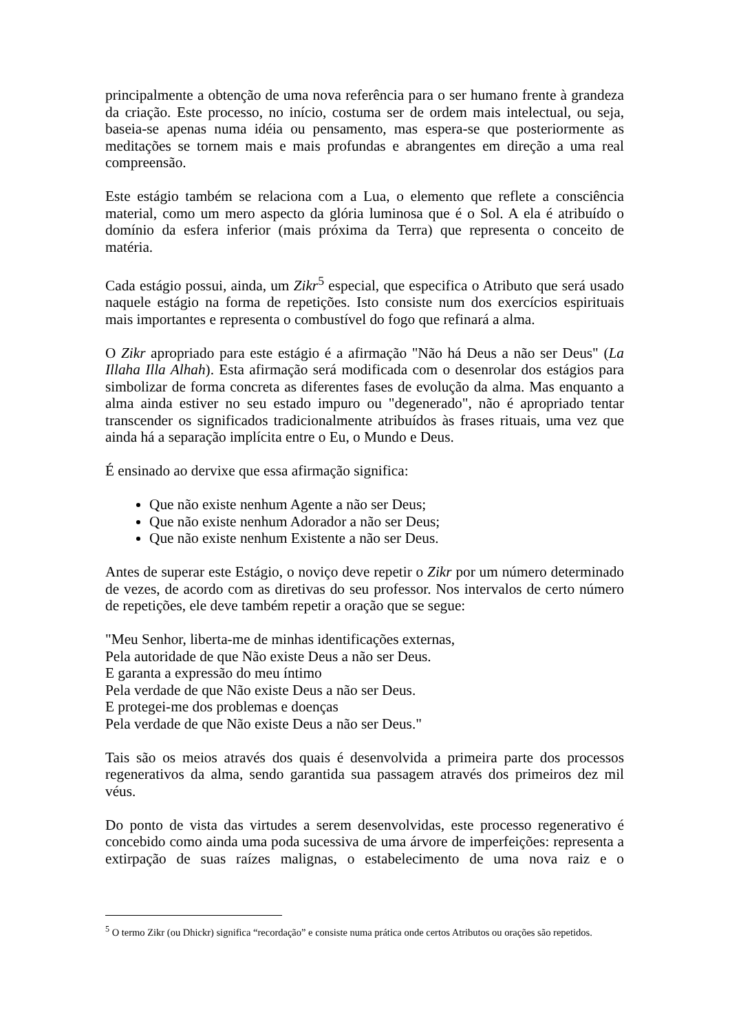principalmente a obtenção de uma nova referência para o ser humano frente à grandeza da criação. Este processo, no início, costuma ser de ordem mais intelectual, ou seja, baseia-se apenas numa idéia ou pensamento, mas espera-se que posteriormente as meditações se tornem mais e mais profundas e abrangentes em direção a uma real compreensão.
Este estágio também se relaciona com a Lua, o elemento que reflete a consciência material, como um mero aspecto da glória luminosa que é o Sol. A ela é atribuído o domínio da esfera inferior (mais próxima da Terra) que representa o conceito de matéria.
Cada estágio possui, ainda, um Zikr<sup>5</sup> especial, que especifica o Atributo que será usado naquele estágio na forma de repetições. Isto consiste num dos exercícios espirituais mais importantes e representa o combustível do fogo que refinará a alma.
O Zikr apropriado para este estágio é a afirmação "Não há Deus a não ser Deus" (La Illaha Illa Alhah). Esta afirmação será modificada com o desenrolar dos estágios para simbolizar de forma concreta as diferentes fases de evolução da alma. Mas enquanto a alma ainda estiver no seu estado impuro ou "degenerado", não é apropriado tentar transcender os significados tradicionalmente atribuídos às frases rituais, uma vez que ainda há a separação implícita entre o Eu, o Mundo e Deus.
É ensinado ao dervixe que essa afirmação significa:
Que não existe nenhum Agente a não ser Deus;
Que não existe nenhum Adorador a não ser Deus;
Que não existe nenhum Existente a não ser Deus.
Antes de superar este Estágio, o noviço deve repetir o Zikr por um número determinado de vezes, de acordo com as diretivas do seu professor. Nos intervalos de certo número de repetições, ele deve também repetir a oração que se segue:
"Meu Senhor, liberta-me de minhas identificações externas,
Pela autoridade de que Não existe Deus a não ser Deus.
E garanta a expressão do meu íntimo
Pela verdade de que Não existe Deus a não ser Deus.
E protegei-me dos problemas e doenças
Pela verdade de que Não existe Deus a não ser Deus."
Tais são os meios através dos quais é desenvolvida a primeira parte dos processos regenerativos da alma, sendo garantida sua passagem através dos primeiros dez mil véus.
Do ponto de vista das virtudes a serem desenvolvidas, este processo regenerativo é concebido como ainda uma poda sucessiva de uma árvore de imperfeições: representa a extirpação de suas raízes malignas, o estabelecimento de uma nova raiz e o
<sup>5</sup> O termo Zikr (ou Dhickr) significa “recordação” e consiste numa prática onde certos Atributos ou orações são repetidos.